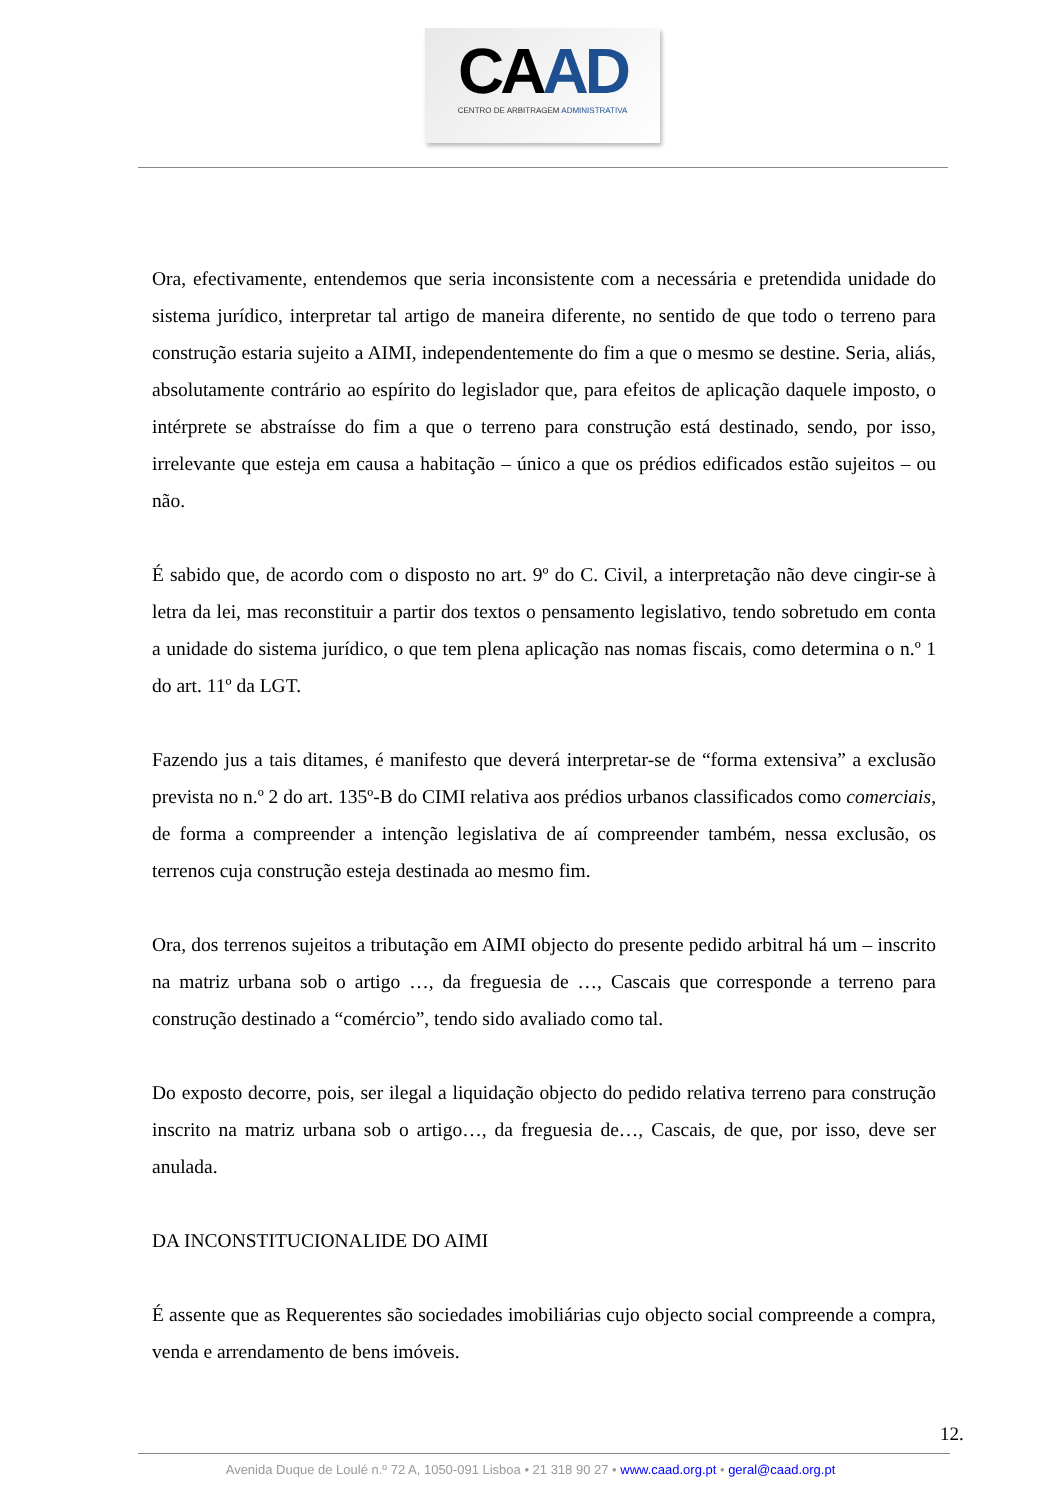CAAD
CENTRO DE ARBITRAGEM ADMINISTRATIVA
Ora, efectivamente, entendemos que seria inconsistente com a necessária e pretendida unidade do sistema jurídico, interpretar tal artigo de maneira diferente, no sentido de que todo o terreno para construção estaria sujeito a AIMI, independentemente do fim a que o mesmo se destine. Seria, aliás, absolutamente contrário ao espírito do legislador que, para efeitos de aplicação daquele imposto, o intérprete se abstraísse do fim a que o terreno para construção está destinado, sendo, por isso, irrelevante que esteja em causa a habitação – único a que os prédios edificados estão sujeitos – ou não.
É sabido que, de acordo com o disposto no art. 9º do C. Civil, a interpretação não deve cingir-se à letra da lei, mas reconstituir a partir dos textos o pensamento legislativo, tendo sobretudo em conta a unidade do sistema jurídico, o que tem plena aplicação nas nomas fiscais, como determina o n.º 1 do art. 11º da LGT.
Fazendo jus a tais ditames, é manifesto que deverá interpretar-se de “forma extensiva” a exclusão prevista no n.º 2 do art. 135º-B do CIMI relativa aos prédios urbanos classificados como comerciais, de forma a compreender a intenção legislativa de aí compreender também, nessa exclusão, os terrenos cuja construção esteja destinada ao mesmo fim.
Ora, dos terrenos sujeitos a tributação em AIMI objecto do presente pedido arbitral há um – inscrito na matriz urbana sob o artigo …, da freguesia de …, Cascais que corresponde a terreno para construção destinado a “comércio”, tendo sido avaliado como tal.
Do exposto decorre, pois, ser ilegal a liquidação objecto do pedido relativa terreno para construção inscrito na matriz urbana sob o artigo…, da freguesia de…, Cascais, de que, por isso, deve ser anulada.
DA INCONSTITUCIONALIDE DO AIMI
É assente que as Requerentes são sociedades imobiliárias cujo objecto social compreende a compra, venda e arrendamento de bens imóveis.
12.
Avenida Duque de Loulé n.º 72 A, 1050-091 Lisboa • 21 318 90 27 • www.caad.org.pt • geral@caad.org.pt